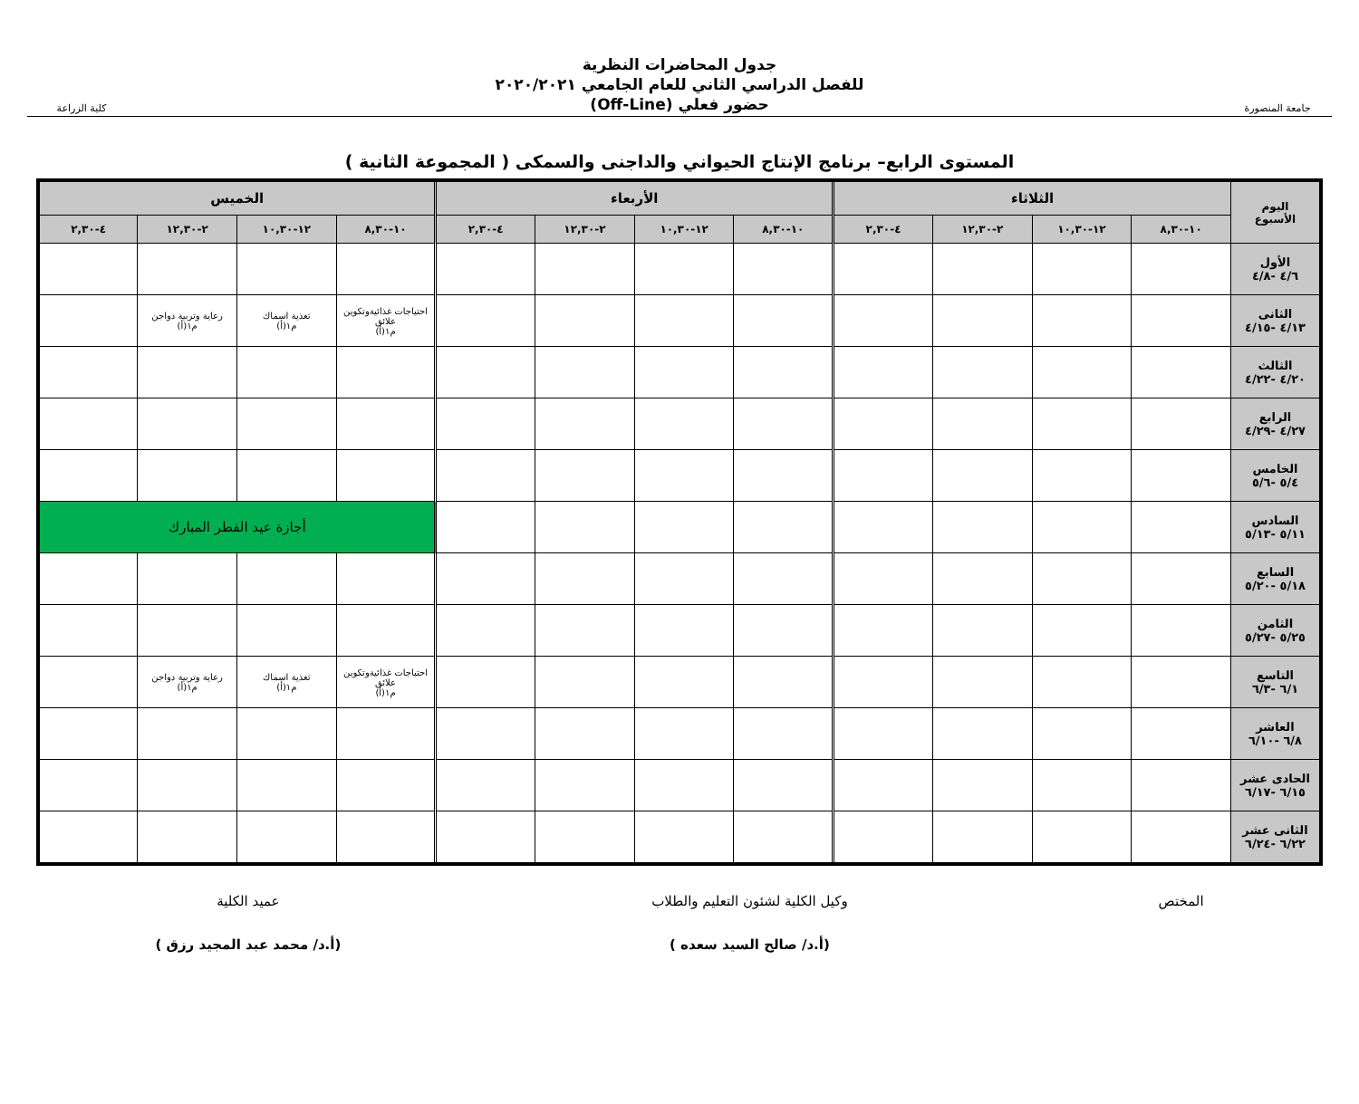جامعة المنصورة
جدول المحاضرات النظرية
للفصل الدراسي الثاني للعام الجامعي ٢٠٢٠/٢٠٢١
حضور فعلي (Off-Line)
كلية الزراعة
المستوى الرابع– برنامج الإنتاج الحيواني والداجنى والسمكى ( المجموعة الثانية )
| اليوم الأسبوع | الثلاثاء | | | | الأربعاء | | | | الخميس | | | |
| --- | --- | --- | --- | --- | --- | --- | --- | --- | --- | --- | --- | --- |
| | ١٠-٨,٣٠ | ١٢-١٠,٣٠ | ٢-١٢,٣٠ | ٤-٢,٣٠ | ١٠-٨,٣٠ | ١٢-١٠,٣٠ | ٢-١٢,٣٠ | ٤-٢,٣٠ | ١٠-٨,٣٠ | ١٢-١٠,٣٠ | ٢-١٢,٣٠ | ٤-٢,٣٠ |
| الأول ٤/٦ -٤/٨ | | | | | | | | | | | | |
| الثانى ٤/١٣ -٤/١٥ | | | | | | | | | احتياجات غذائيةوتكوين علائق م١(أ) | تغذية اسماك م١(أ) | رعاية وتربية دواجن م١(أ) | |
| الثالث ٤/٢٠ -٤/٢٢ | | | | | | | | | | | | |
| الرابع ٤/٢٧ -٤/٢٩ | | | | | | | | | | | | |
| الخامس ٥/٤ -٥/٦ | | | | | | | | | | | | |
| السادس ٥/١١ -٥/١٣ | | | | | | | | | أجازة عيد الفطر المبارك | | | |
| السابع ٥/١٨ -٥/٢٠ | | | | | | | | | | | | |
| الثامن ٥/٢٥ -٥/٢٧ | | | | | | | | | | | | |
| التاسع ٦/١ -٦/٣ | | | | | | | | | احتياجات غذائيةوتكوين علائق م١(أ) | تغذية اسماك م١(أ) | رعاية وتربية دواجن م١(أ) | |
| العاشر ٦/٨ -٦/١٠ | | | | | | | | | | | | |
| الحادى عشر ٦/١٥ -٦/١٧ | | | | | | | | | | | | |
| الثانى عشر ٦/٢٢ -٦/٢٤ | | | | | | | | | | | | |
المختص وكيل الكلية لشئون التعليم والطلاب
(أ.د/ صالح السيد سعده )
عميد الكلية
(أ.د/ محمد عبد المجيد رزق )